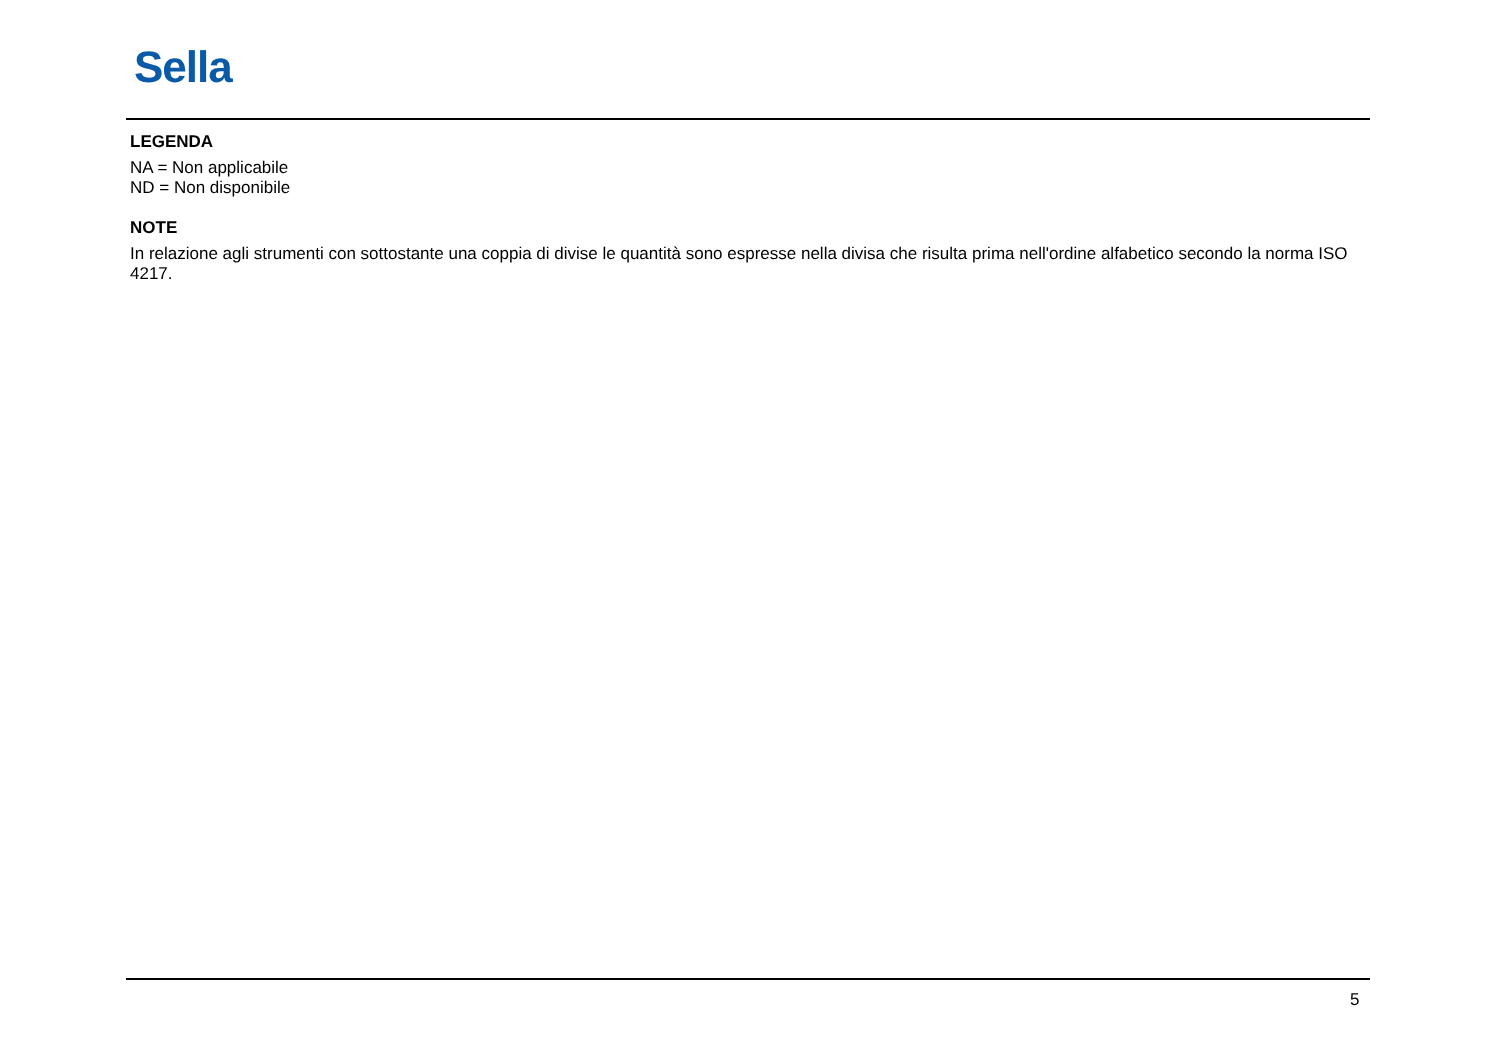Sella
LEGENDA
NA = Non applicabile
ND = Non disponibile
NOTE
In relazione agli strumenti con sottostante una coppia di divise le quantità sono espresse nella divisa che risulta prima nell'ordine alfabetico secondo la norma ISO 4217.
5